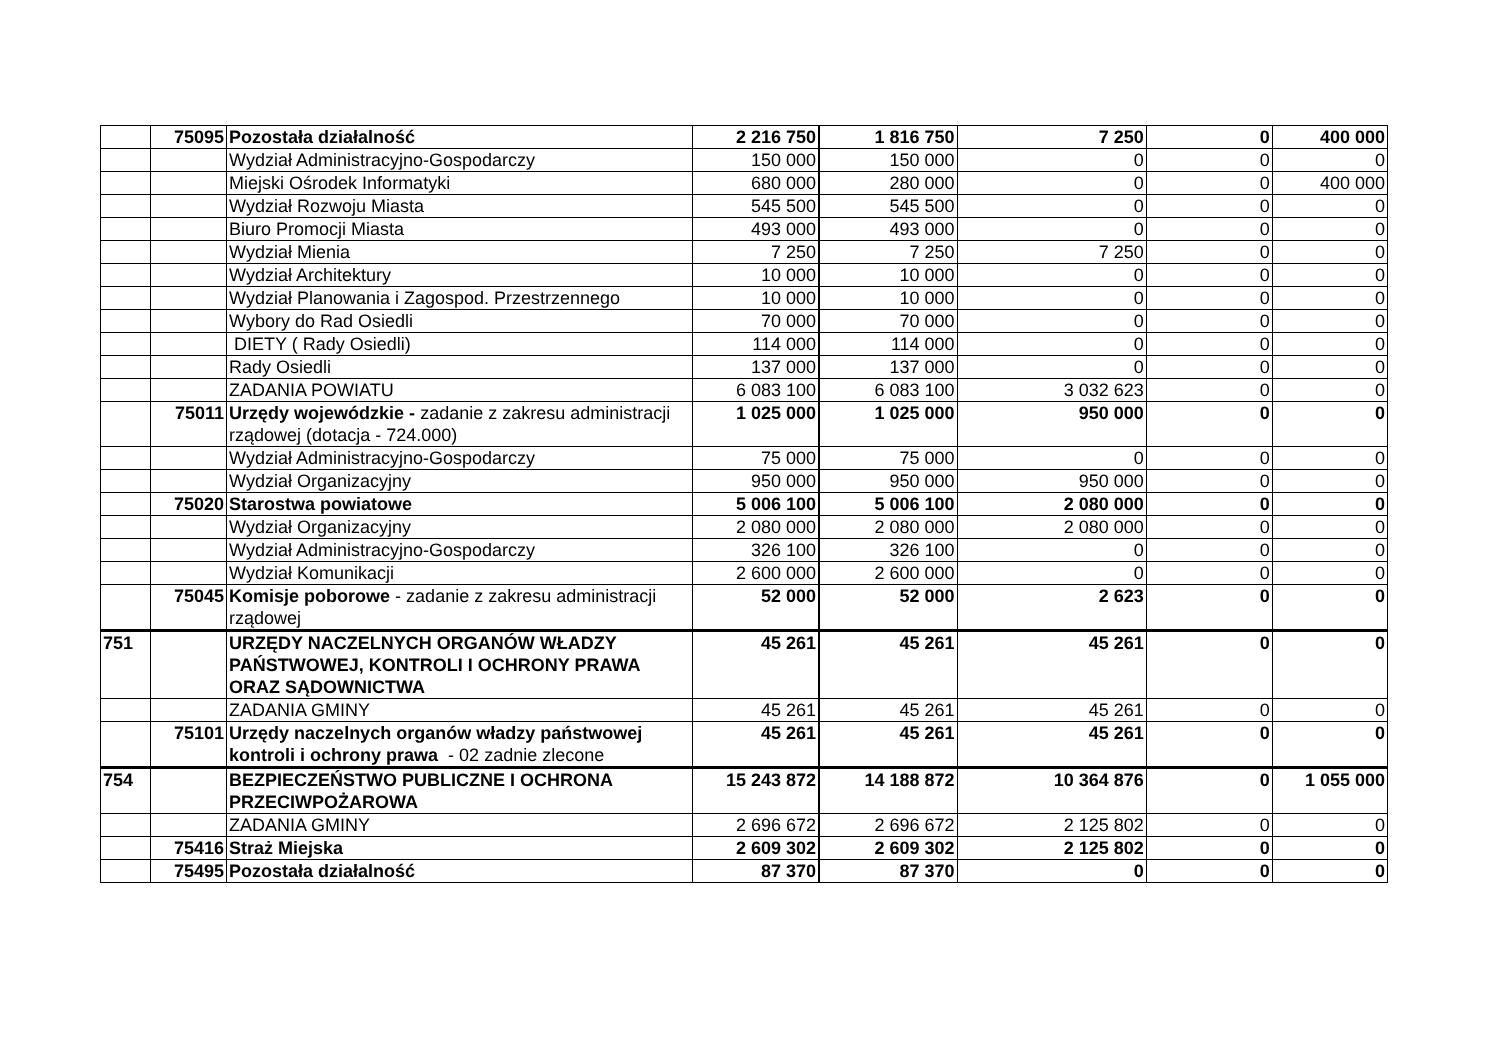| | 75095 | Pozostała działalność | 2 216 750 | 1 816 750 | 7 250 | 0 | 400 000 |
| | | Wydział Administracyjno-Gospodarczy | 150 000 | 150 000 | 0 | 0 | 0 |
| | | Miejski Ośrodek Informatyki | 680 000 | 280 000 | 0 | 0 | 400 000 |
| | | Wydział Rozwoju Miasta | 545 500 | 545 500 | 0 | 0 | 0 |
| | | Biuro Promocji Miasta | 493 000 | 493 000 | 0 | 0 | 0 |
| | | Wydział Mienia | 7 250 | 7 250 | 7 250 | 0 | 0 |
| | | Wydział Architektury | 10 000 | 10 000 | 0 | 0 | 0 |
| | | Wydział Planowania i Zagospod. Przestrzennego | 10 000 | 10 000 | 0 | 0 | 0 |
| | | Wybory do Rad Osiedli | 70 000 | 70 000 | 0 | 0 | 0 |
| | | DIETY ( Rady Osiedli) | 114 000 | 114 000 | 0 | 0 | 0 |
| | | Rady Osiedli | 137 000 | 137 000 | 0 | 0 | 0 |
| | | ZADANIA POWIATU | 6 083 100 | 6 083 100 | 3 032 623 | 0 | 0 |
| | 75011 | Urzędy wojewódzkie - zadanie z zakresu administracji rządowej (dotacja - 724.000) | 1 025 000 | 1 025 000 | 950 000 | 0 | 0 |
| | | Wydział Administracyjno-Gospodarczy | 75 000 | 75 000 | 0 | 0 | 0 |
| | | Wydział Organizacyjny | 950 000 | 950 000 | 950 000 | 0 | 0 |
| | 75020 | Starostwa powiatowe | 5 006 100 | 5 006 100 | 2 080 000 | 0 | 0 |
| | | Wydział Organizacyjny | 2 080 000 | 2 080 000 | 2 080 000 | 0 | 0 |
| | | Wydział Administracyjno-Gospodarczy | 326 100 | 326 100 | 0 | 0 | 0 |
| | | Wydział Komunikacji | 2 600 000 | 2 600 000 | 0 | 0 | 0 |
| | 75045 | Komisje poborowe - zadanie z zakresu administracji rządowej | 52 000 | 52 000 | 2 623 | 0 | 0 |
| 751 | | URZĘDY NACZELNYCH ORGANÓW WŁADZY PAŃSTWOWEJ, KONTROLI I OCHRONY PRAWA ORAZ SĄDOWNICTWA | 45 261 | 45 261 | 45 261 | 0 | 0 |
| | | ZADANIA GMINY | 45 261 | 45 261 | 45 261 | 0 | 0 |
| | 75101 | Urzędy naczelnych organów władzy państwowej kontroli i ochrony prawa - 02 zadnie zlecone | 45 261 | 45 261 | 45 261 | 0 | 0 |
| 754 | | BEZPIECZEŃSTWO PUBLICZNE I OCHRONA PRZECIWPOŻAROWA | 15 243 872 | 14 188 872 | 10 364 876 | 0 | 1 055 000 |
| | | ZADANIA GMINY | 2 696 672 | 2 696 672 | 2 125 802 | 0 | 0 |
| | 75416 | Straż Miejska | 2 609 302 | 2 609 302 | 2 125 802 | 0 | 0 |
| | 75495 | Pozostała działalność | 87 370 | 87 370 | 0 | 0 | 0 |